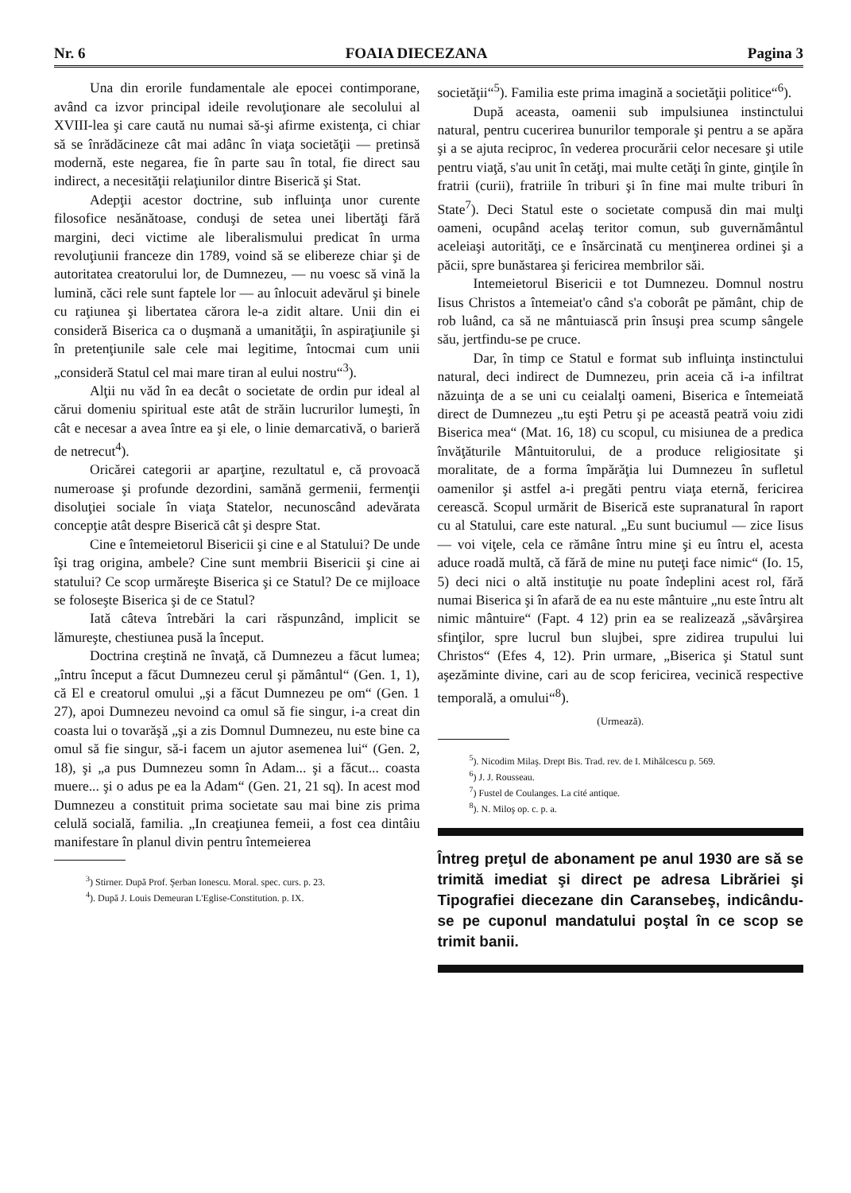Nr. 6 FOAIA DIECEZANA Pagina 3
Una din erorile fundamentale ale epocei contimporane, având ca izvor principal ideile revoluţionare ale secolului al XVIII-lea şi care caută nu numai să-şi afirme existenţa, ci chiar să se înrădăcineze cât mai adânc în viaţa societăţii — pretinsă modernă, este negarea, fie în parte sau în total, fie direct sau indirect, a necesităţii relaţiunilor dintre Biserică şi Stat.
Adepţii acestor doctrine, sub influinţa unor curente filosofice nesănătoase, conduşi de setea unei libertăţi fără margini, deci victime ale liberalismului predicat în urma revoluţiunii franceze din 1789, voind să se elibereze chiar şi de autoritatea creatorului lor, de Dumnezeu, — nu voesc să vină la lumină, căci rele sunt faptele lor — au înlocuit adevărul şi binele cu raţiunea şi libertatea cărora le-a zidit altare. Unii din ei consideră Biserica ca o duşmană a umanităţii, în aspiraţiunile şi în pretenţiunile sale cele mai legitime, întocmai cum unii „consideră Statul cel mai mare tiran al eului nostru“<sup>3</sup>).
Alţii nu văd în ea decât o societate de ordin pur ideal al cărui domeniu spiritual este atât de străin lucrurilor lumeşti, în cât e necesar a avea între ea şi ele, o linie demarcativă, o barieră de netrecut<sup>4</sup>).
Oricărei categorii ar aparţine, rezultatul e, că provoacă numeroase şi profunde dezordini, samănă germenii, fermenţii disoluţiei sociale în viaţa Statelor, necunoscând adevărata concepţie atât despre Biserică cât şi despre Stat.
Cine e întemeietorul Bisericii şi cine e al Statului? De unde îşi trag origina, ambele? Cine sunt membrii Bisericii şi cine ai statului? Ce scop urmăreşte Biserica şi ce Statul? De ce mijloace se foloseşte Biserica şi de ce Statul?
Iată câteva întrebări la cari răspunzând, implicit se lămureşte, chestiunea pusă la început.
Doctrina creştină ne învaţă, că Dumnezeu a făcut lumea; „întru început a făcut Dumnezeu cerul şi pământul“ (Gen. 1, 1), că El e creatorul omului „şi a făcut Dumnezeu pe om“ (Gen. 1 27), apoi Dumnezeu nevoind ca omul să fie singur, i-a creat din coasta lui o tovarăşă „şi a zis Domnul Dumnezeu, nu este bine ca omul să fie singur, să-i facem un ajutor asemenea lui“ (Gen. 2, 18), şi „a pus Dumnezeu somn în Adam... şi a făcut... coasta muere... şi o adus pe ea la Adam“ (Gen. 21, 21 sq). In acest mod Dumnezeu a constituit prima societate sau mai bine zis prima celulă socială, familia. „In creaţiunea femeii, a fost cea dintâiu manifestare în planul divin pentru întemeierea
<sup>3</sup>) Stirner. După Prof. Şerban Ionescu. Moral. spec. curs. p. 23.
<sup>4</sup>). După J. Louis Demeuran L'Eglise-Constitution. p. IX.
societăţii“<sup>5</sup>). Familia este prima imagină a societăţii politice“<sup>6</sup>).
După aceasta, oamenii sub impulsiunea instinctului natural, pentru cucerirea bunurilor temporale şi pentru a se apăra şi a se ajuta reciproc, în vederea procurării celor necesare şi utile pentru viaţă, s'au unit în cetăţi, mai multe cetăţi în ginte, ginţile în fratrii (curii), fratriile în triburi şi în fine mai multe triburi în State<sup>7</sup>). Deci Statul este o societate compusă din mai mulţi oameni, ocupând acelaş teritor comun, sub guvernământul aceleiaşi autorităţi, ce e însărcinată cu menţinerea ordinei şi a păcii, spre bunăstarea şi fericirea membrilor săi.
Intemeietorul Bisericii e tot Dumnezeu. Domnul nostru Iisus Christos a întemeiat'o când s'a coborât pe pământ, chip de rob luând, ca să ne mântuiască prin însuşi prea scump sângele său, jertfindu-se pe cruce.
Dar, în timp ce Statul e format sub influinţa instinctului natural, deci indirect de Dumnezeu, prin aceia că i-a infiltrat năzuinţa de a se uni cu ceialalţi oameni, Biserica e întemeiată direct de Dumnezeu „tu eşti Petru şi pe această peatră voiu zidi Biserica mea“ (Mat. 16, 18) cu scopul, cu misiunea de a predica învăţăturile Mântuitorului, de a produce religiositate şi moralitate, de a forma împărăţia lui Dumnezeu în sufletul oamenilor şi astfel a-i pregăti pentru viaţa eternă, fericirea cerească. Scopul urmărit de Biserică este supranatural în raport cu al Statului, care este natural. „Eu sunt buciumul — zice Iisus — voi viţele, cela ce rămâne întru mine şi eu întru el, acesta aduce roadă multă, că fără de mine nu puteţi face nimic“ (Io. 15, 5) deci nici o altă instituţie nu poate îndeplini acest rol, fără numai Biserica şi în afară de ea nu este mântuire „nu este întru alt nimic mântuire“ (Fapt. 4 12) prin ea se realizează „săvârşirea sfinţilor, spre lucrul bun slujbei, spre zidirea trupului lui Christos“ (Efes 4, 12). Prin urmare, „Biserica şi Statul sunt aşezăminte divine, cari au de scop fericirea, vecinică respective temporală, a omului“<sup>8</sup>).
(Urmează).
<sup>5</sup>). Nicodim Milaş. Drept Bis. Trad. rev. de I. Mihălcescu p. 569.
<sup>6</sup>) J. J. Rousseau.
<sup>7</sup>) Fustel de Coulanges. La cité antique.
<sup>8</sup>). N. Miloş op. c. p. a.
Întreg preţul de abonament pe anul 1930 are să se trimită imediat şi direct pe adresa Librăriei şi Tipografiei diecezane din Caransebeş, indicându-se pe cuponul mandatului poştal în ce scop se trimit banii.